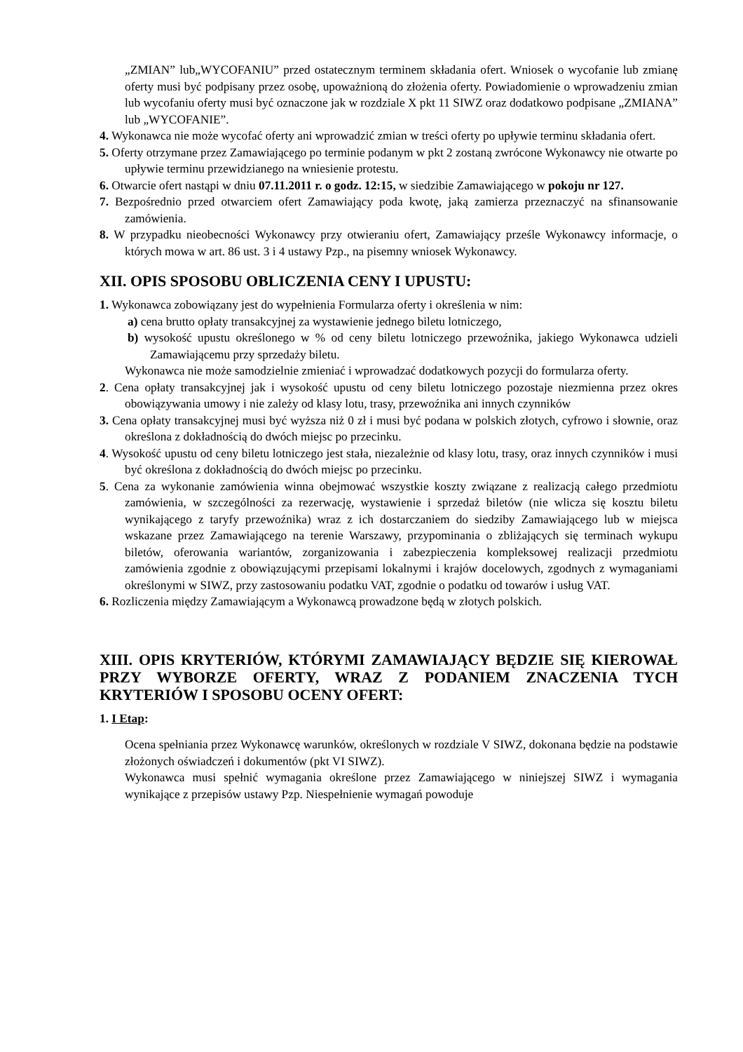„ZMIAN” lub„WYCOFANIU” przed ostatecznym terminem składania ofert. Wniosek o wycofanie lub zmianę oferty musi być podpisany przez osobę, upoważnioną do złożenia oferty. Powiadomienie o wprowadzeniu zmian lub wycofaniu oferty musi być oznaczone jak w rozdziale X pkt 11 SIWZ oraz dodatkowo podpisane „ZMIANA” lub „WYCOFANIE”.
4. Wykonawca nie może wycofać oferty ani wprowadzić zmian w treści oferty po upływie terminu składania ofert.
5. Oferty otrzymane przez Zamawiającego po terminie podanym w pkt 2 zostaną zwrócone Wykonawcy nie otwarte po upływie terminu przewidzianego na wniesienie protestu.
6. Otwarcie ofert nastąpi w dniu 07.11.2011 r. o godz. 12:15, w siedzibie Zamawiającego w pokoju nr 127.
7. Bezpośrednio przed otwarciem ofert Zamawiający poda kwotę, jaką zamierza przeznaczyć na sfinansowanie zamówienia.
8. W przypadku nieobecności Wykonawcy przy otwieraniu ofert, Zamawiający prześle Wykonawcy informacje, o których mowa w art. 86 ust. 3 i 4 ustawy Pzp., na pisemny wniosek Wykonawcy.
XII. OPIS SPOSOBU OBLICZENIA CENY I UPUSTU:
1. Wykonawca zobowiązany jest do wypełnienia Formularza oferty i określenia w nim:
a) cena brutto opłaty transakcyjnej za wystawienie jednego biletu lotniczego,
b) wysokość upustu określonego w % od ceny biletu lotniczego przewoźnika, jakiego Wykonawca udzieli Zamawiającemu przy sprzedaży biletu.
Wykonawca nie może samodzielnie zmieniać i wprowadzać dodatkowych pozycji do formularza oferty.
2. Cena opłaty transakcyjnej jak i wysokość upustu od ceny biletu lotniczego pozostaje niezmienna przez okres obowiązywania umowy i nie zależy od klasy lotu, trasy, przewoźnika ani innych czynników
3. Cena opłaty transakcyjnej musi być wyższa niż 0 zł i musi być podana w polskich złotych, cyfrowo i słownie, oraz określona z dokładnością do dwóch miejsc po przecinku.
4. Wysokość upustu od ceny biletu lotniczego jest stała, niezależnie od klasy lotu, trasy, oraz innych czynników i musi być określona z dokładnością do dwóch miejsc po przecinku.
5. Cena za wykonanie zamówienia winna obejmować wszystkie koszty związane z realizacją całego przedmiotu zamówienia, w szczególności za rezerwację, wystawienie i sprzedaż biletów (nie wlicza się kosztu biletu wynikającego z taryfy przewoźnika) wraz z ich dostarczaniem do siedziby Zamawiającego lub w miejsca wskazane przez Zamawiającego na terenie Warszawy, przypominania o zbliżających się terminach wykupu biletów, oferowania wariantów, zorganizowania i zabezpieczenia kompleksowej realizacji przedmiotu zamówienia zgodnie z obowiązującymi przepisami lokalnymi i krajów docelowych, zgodnych z wymaganiami określonymi w SIWZ, przy zastosowaniu podatku VAT, zgodnie o podatku od towarów i usług VAT.
6. Rozliczenia między Zamawiającym a Wykonawcą prowadzone będą w złotych polskich.
XIII. OPIS KRYTERIÓW, KTÓRYMI ZAMAWIAJĄCY BĘDZIE SIĘ KIEROWAŁ PRZY WYBORZE OFERTY, WRAZ Z PODANIEM ZNACZENIA TYCH KRYTERIÓW I SPOSOBU OCENY OFERT:
1. I Etap:
Ocena spełniania przez Wykonawcę warunków, określonych w rozdziale V SIWZ, dokonana będzie na podstawie złożonych oświadczeń i dokumentów (pkt VI SIWZ).
Wykonawca musi spełnić wymagania określone przez Zamawiającego w niniejszej SIWZ i wymagania wynikające z przepisów ustawy Pzp. Niespełnienie wymagań powoduje